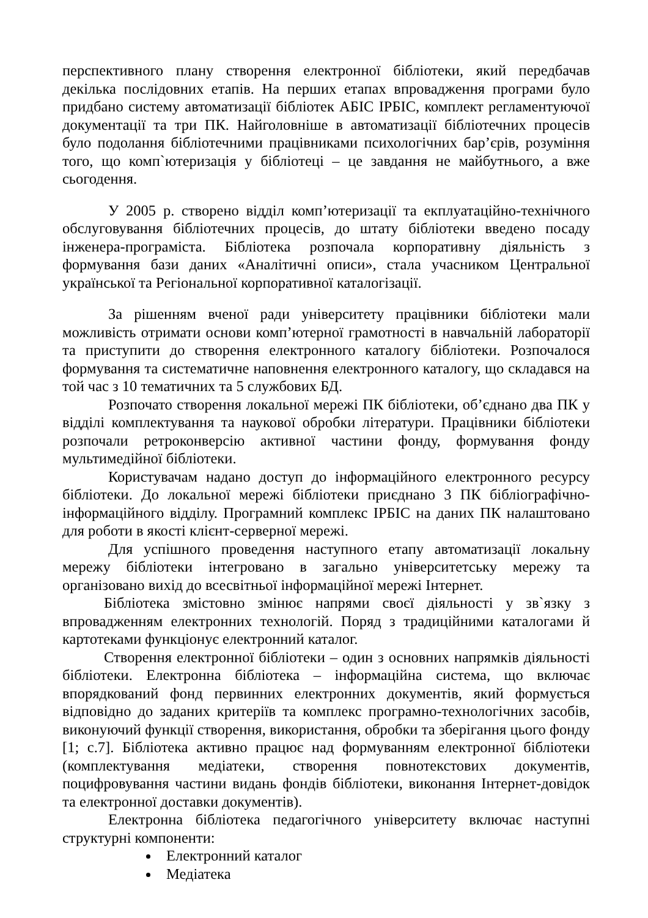перспективного плану створення електронної бібліотеки, який передбачав декілька послідовних етапів. На перших етапах впровадження програми було придбано систему автоматизації бібліотек АБІС ІРБІС, комплект регламентуючої документації та три ПК. Найголовніше в автоматизації бібліотечних процесів було подолання бібліотечними працівниками психологічних бар’єрів, розуміння того, що комп`ютеризація у бібліотеці – це завдання не майбутнього, а вже сьогодення.
У 2005 р. створено відділ комп’ютеризації та екплуатаційно-технічного обслуговування бібліотечних процесів, до штату бібліотеки введено посаду інженера-програміста. Бібліотека розпочала корпоративну діяльність з формування бази даних «Аналітичні описи», стала учасником Центральної української та Регіональної корпоративної каталогізації.
За рішенням вченої ради університету працівники бібліотеки мали можливість отримати основи комп’ютерної грамотності в навчальній лабораторії та приступити до створення електронного каталогу бібліотеки. Розпочалося формування та систематичне наповнення електронного каталогу, що складався на той час з 10 тематичних та 5 службових БД.
Розпочато створення локальної мережі ПК бібліотеки, об’єднано два ПК у відділі комплектування та наукової обробки літератури. Працівники бібліотеки розпочали ретроконверсію активної частини фонду, формування фонду мультимедійної бібліотеки.
Користувачам надано доступ до інформаційного електронного ресурсу бібліотеки. До локальної мережі бібліотеки приєднано 3 ПК бібліографічно-інформаційного відділу. Програмний комплекс ІРБІС на даних ПК налаштовано для роботи в якості клієнт-серверної мережі.
Для успішного проведення наступного етапу автоматизації локальну мережу бібліотеки інтегровано в загально університетську мережу та організовано вихід до всесвітньої інформаційної мережі Інтернет.
Бібліотека змістовно змінює напрями своєї діяльності у зв`язку з впровадженням електронних технологій. Поряд з традиційними каталогами й картотеками функціонує електронний каталог.
Створення електронної бібліотеки – один з основних напрямків діяльності бібліотеки. Електронна бібліотека – інформаційна система, що включає впорядкований фонд первинних електронних документів, який формується відповідно до заданих критеріїв та комплекс програмно-технологічних засобів, виконуючий функції створення, використання, обробки та зберігання цього фонду [1; с.7]. Бібліотека активно працює над формуванням електронної бібліотеки (комплектування медіатеки, створення повнотекстових документів, поцифровування частини видань фондів бібліотеки, виконання Інтернет-довідок та електронної доставки документів).
Електронна бібліотека педагогічного університету включає наступні структурні компоненти:
Електронний каталог
Медіатека